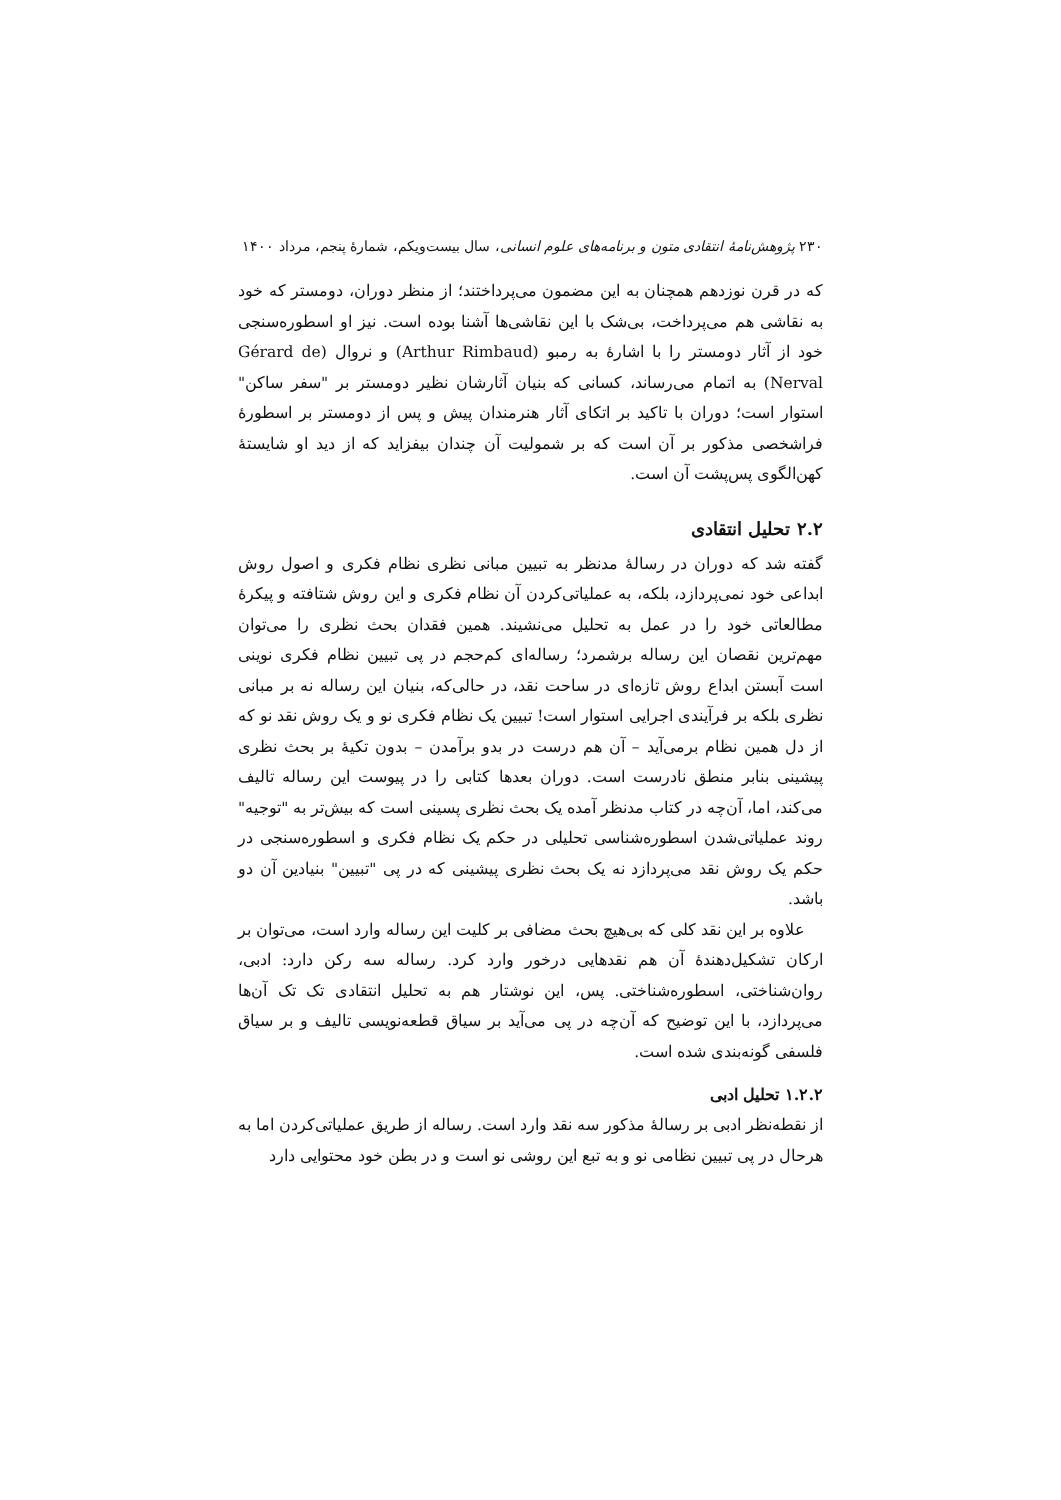۲۳۰ پژوهش‌نامهٔ انتقادی متون و برنامه‌های علوم انسانی، سال بیست‌ویکم، شمارهٔ پنجم، مرداد ۱۴۰۰
که در قرن نوزدهم همچنان به این مضمون می‌پرداختند؛ از منظر دوران، دومستر که خود به نقاشی هم می‌پرداخت، بی‌شک با این نقاشی‌ها آشنا بوده است. نیز او اسطوره‌سنجی خود از آثار دومستر را با اشارهٔ به رمبو (Arthur Rimbaud) و نروال (Gérard de Nerval) به اتمام می‌رساند، کسانی که بنیان آثارشان نظیر دومستر بر "سفر ساکن" استوار است؛ دوران با تاکید بر اتکای آثار هنرمندان پیش و پس از دومستر بر اسطورهٔ فراشخصی مذکور بر آن است که بر شمولیت آن چندان بیفزاید که از دید او شایستهٔ کهن‌الگوی پس‌پشت آن است.
۲.۲ تحلیل انتقادی
گفته شد که دوران در رسالهٔ مدنظر به تبیین مبانی نظری نظام فکری و اصول روش ابداعی خود نمی‌پردازد، بلکه، به عملیاتی‌کردن آن نظام فکری و این روش شتافته و پیکرهٔ مطالعاتی خود را در عمل به تحلیل می‌نشیند. همین فقدان بحث نظری را می‌توان مهم‌ترین نقصان این رساله برشمرد؛ رساله‌ای کم‌حجم در پی تبیین نظام فکری نوینی است آبستن ابداع روش تازه‌ای در ساحت نقد، در حالی‌که، بنیان این رساله نه بر مبانی نظری بلکه بر فرآیندی اجرایی استوار است! تبیین یک نظام فکری نو و یک روش نقد نو که از دل همین نظام برمی‌آید – آن هم درست در بدو برآمدن – بدون تکیهٔ بر بحث نظری پیشینی بنابر منطق نادرست است. دوران بعدها کتابی را در پیوست این رساله تالیف می‌کند، اما، آن‌چه در کتاب مدنظر آمده یک بحث نظری پسینی است که بیش‌تر به "توجیه" روند عملیاتی‌شدن اسطوره‌شناسی تحلیلی در حکم یک نظام فکری و اسطوره‌سنجی در حکم یک روش نقد می‌پردازد نه یک بحث نظری پیشینی که در پی "تبیین" بنیادین آن دو باشد.
علاوه بر این نقد کلی که بی‌هیچ بحث مضافی بر کلیت این رساله وارد است، می‌توان بر ارکان تشکیل‌دهندهٔ آن هم نقدهایی درخور وارد کرد. رساله سه رکن دارد: ادبی، روان‌شناختی، اسطوره‌شناختی. پس، این نوشتار هم به تحلیل انتقادی تک تک آن‌ها می‌پردازد، با این توضیح که آن‌چه در پی می‌آید بر سیاق قطعه‌نویسی تالیف و بر سیاق فلسفی گونه‌بندی شده است.
۱.۲.۲ تحلیل ادبی
از نقطه‌نظر ادبی بر رسالهٔ مذکور سه نقد وارد است. رساله از طریق عملیاتی‌کردن اما به هرحال در پی تبیین نظامی نو و به تبع این روشی نو است و در بطن خود محتوایی دارد